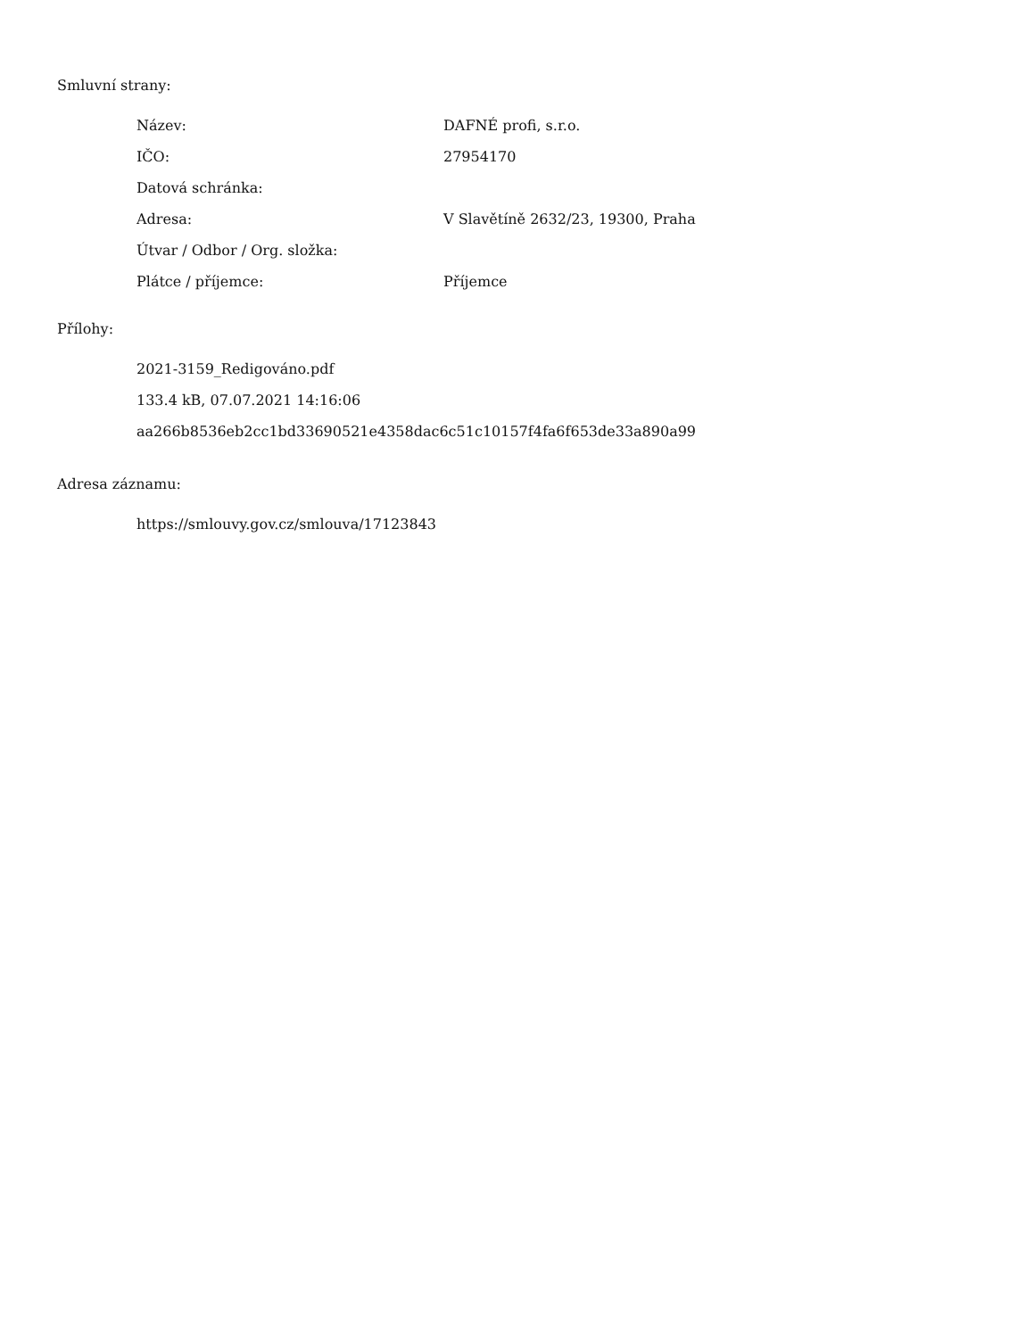Smluvní strany:
| Název: | DAFNÉ profi, s.r.o. |
| IČO: | 27954170 |
| Datová schránka: | |
| Adresa: | V Slavětíně 2632/23, 19300, Praha |
| Útvar / Odbor / Org. složka: | |
| Plátce / příjemce: | Příjemce |
Přílohy:
2021-3159_Redigováno.pdf
133.4 kB, 07.07.2021 14:16:06
aa266b8536eb2cc1bd33690521e4358dac6c51c10157f4fa6f653de33a890a99
Adresa záznamu:
https://smlouvy.gov.cz/smlouva/17123843